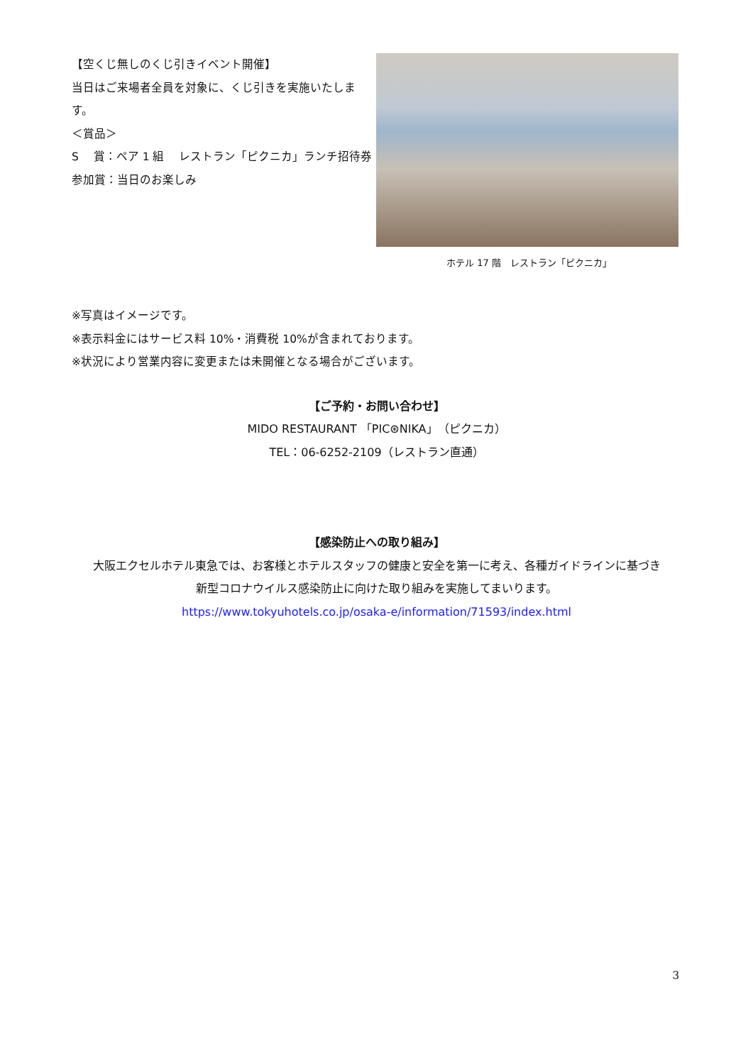【空くじ無しのくじ引きイベント開催】
当日はご来場者全員を対象に、くじ引きを実施いたします。
＜賞品＞
S　 賞：ペア 1 組　 レストラン「ピクニカ」ランチ招待券
参加賞：当日のお楽しみ
ホテル 17 階　レストラン「ピクニカ」
※写真はイメージです。
※表示料金にはサービス料 10%・消費税 10%が含まれております。
※状況により営業内容に変更または未開催となる場合がございます。
【ご予約・お問い合わせ】
MIDO RESTAURANT 「PIC⊛NIKA」（ピクニカ）
TEL：06-6252-2109（レストラン直通）
【感染防止への取り組み】
大阪エクセルホテル東急では、お客様とホテルスタッフの健康と安全を第一に考え、各種ガイドラインに基づき
新型コロナウイルス感染防止に向けた取り組みを実施してまいります。
https://www.tokyuhotels.co.jp/osaka-e/information/71593/index.html
3